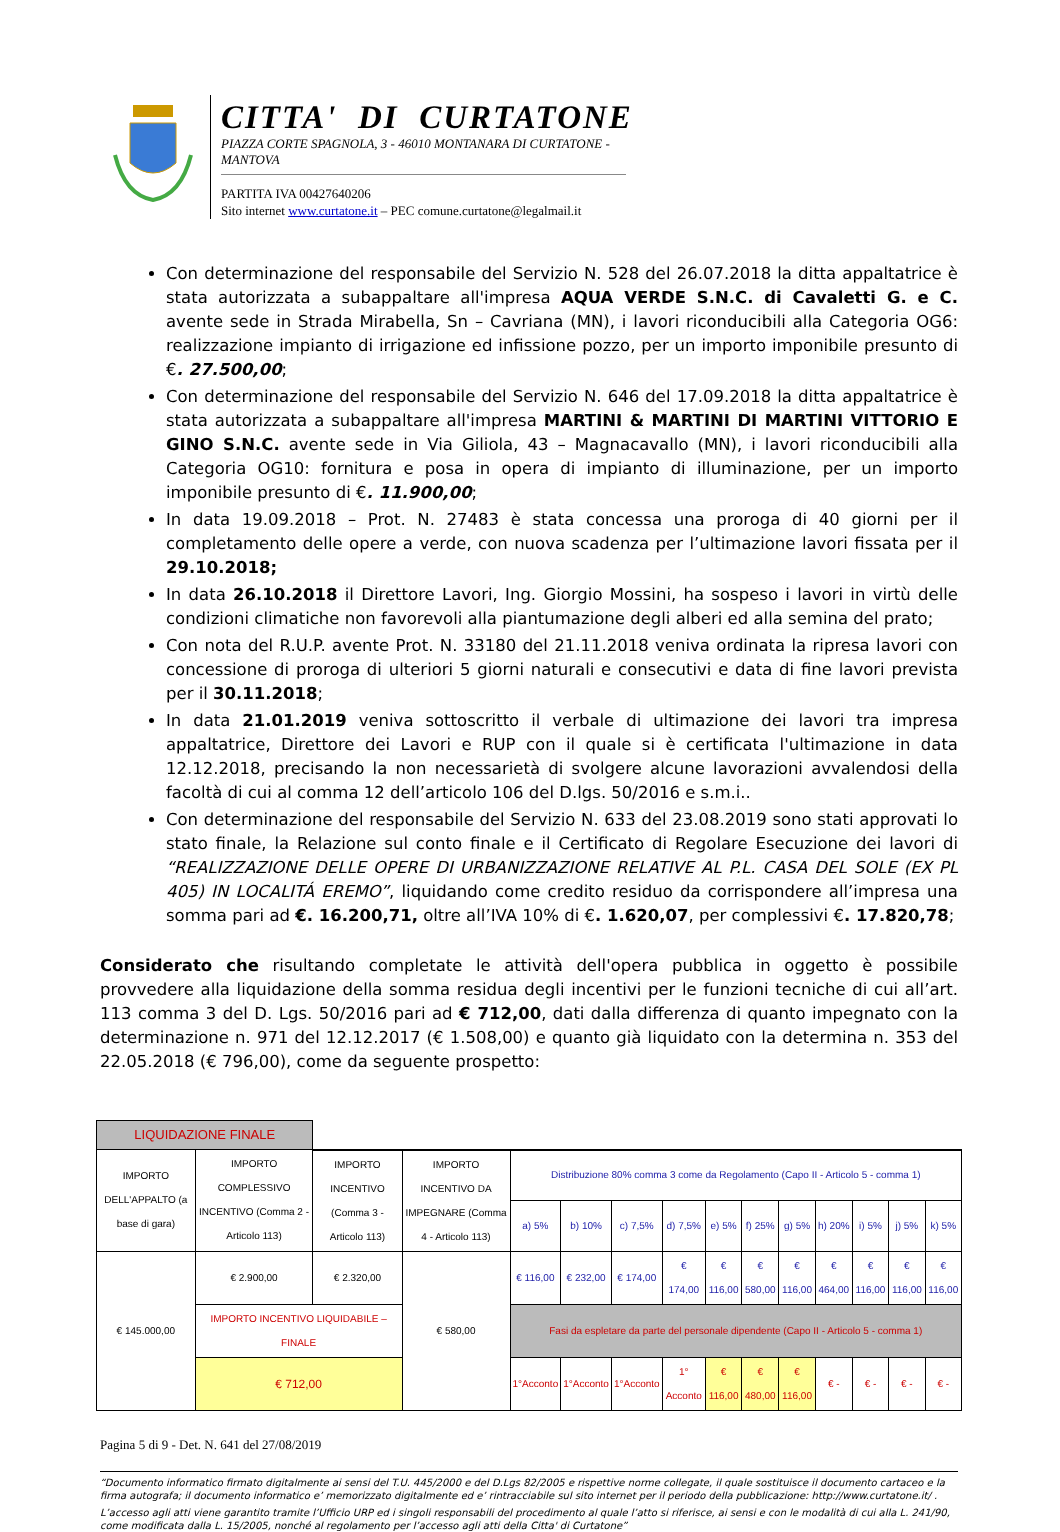CITTA' DI CURTATONE
PIAZZA CORTE SPAGNOLA, 3 - 46010 MONTANARA DI CURTATONE - MANTOVA
PARTITA IVA 00427640206
Sito internet www.curtatone.it – PEC comune.curtatone@legalmail.it
Con determinazione del responsabile del Servizio N. 528 del 26.07.2018 la ditta appaltatrice è stata autorizzata a subappaltare all'impresa AQUA VERDE S.N.C. di Cavaletti G. e C. avente sede in Strada Mirabella, Sn – Cavriana (MN), i lavori riconducibili alla Categoria OG6: realizzazione impianto di irrigazione ed infissione pozzo, per un importo imponibile presunto di €. 27.500,00;
Con determinazione del responsabile del Servizio N. 646 del 17.09.2018 la ditta appaltatrice è stata autorizzata a subappaltare all'impresa MARTINI & MARTINI DI MARTINI VITTORIO E GINO S.N.C. avente sede in Via Giliola, 43 – Magnacavallo (MN), i lavori riconducibili alla Categoria OG10: fornitura e posa in opera di impianto di illuminazione, per un importo imponibile presunto di €. 11.900,00;
In data 19.09.2018 – Prot. N. 27483 è stata concessa una proroga di 40 giorni per il completamento delle opere a verde, con nuova scadenza per l’ultimazione lavori fissata per il 29.10.2018;
In data 26.10.2018 il Direttore Lavori, Ing. Giorgio Mossini, ha sospeso i lavori in virtù delle condizioni climatiche non favorevoli alla piantumazione degli alberi ed alla semina del prato;
Con nota del R.U.P. avente Prot. N. 33180 del 21.11.2018 veniva ordinata la ripresa lavori con concessione di proroga di ulteriori 5 giorni naturali e consecutivi e data di fine lavori prevista per il 30.11.2018;
In data 21.01.2019 veniva sottoscritto il verbale di ultimazione dei lavori tra impresa appaltatrice, Direttore dei Lavori e RUP con il quale si è certificata l'ultimazione in data 12.12.2018, precisando la non necessarietà di svolgere alcune lavorazioni avvalendosi della facoltà di cui al comma 12 dell’articolo 106 del D.lgs. 50/2016 e s.m.i..
Con determinazione del responsabile del Servizio N. 633 del 23.08.2019 sono stati approvati lo stato finale, la Relazione sul conto finale e il Certificato di Regolare Esecuzione dei lavori di “REALIZZAZIONE DELLE OPERE DI URBANIZZAZIONE RELATIVE AL P.L. CASA DEL SOLE (EX PL 405) IN LOCALITÁ EREMO”, liquidando come credito residuo da corrispondere all’impresa una somma pari ad €. 16.200,71, oltre all’IVA 10% di €. 1.620,07, per complessivi €. 17.820,78;
Considerato che risultando completate le attività dell'opera pubblica in oggetto è possibile provvedere alla liquidazione della somma residua degli incentivi per le funzioni tecniche di cui all’art. 113 comma 3 del D. Lgs. 50/2016 pari ad € 712,00, dati dalla differenza di quanto impegnato con la determinazione n. 971 del 12.12.2017 (€ 1.508,00) e quanto già liquidato con la determina n. 353 del 22.05.2018 (€ 796,00), come da seguente prospetto:
| LIQUIDAZIONE FINALE | | | | | | | | | | | | | | |
| IMPORTO DELL'APPALTO (a base di gara) | IMPORTO COMPLESSIVO INCENTIVO (Comma 2 - Articolo 113) | IMPORTO INCENTIVO (Comma 3 - Articolo 113) | IMPORTO INCENTIVO DA IMPEGNARE (Comma 4 - Articolo 113) | Distribuzione 80% comma 3 come da Regolamento (Capo II - Articolo 5 - comma 1) | | | | | | | | | | |
| | | | | a) 5% | b) 10% | c) 7,5% | d) 7,5% | e) 5% | f) 25% | g) 5% | h) 20% | i) 5% | j) 5% | k) 5% |
| € 145.000,00 | € 2.900,00 | € 2.320,00 | € 580,00 | € 116,00 | € 232,00 | € 174,00 | € 174,00 | € 116,00 | € 580,00 | € 116,00 | € 464,00 | € 116,00 | € 116,00 | € 116,00 |
| | IMPORTO INCENTIVO LIQUIDABILE – FINALE | | | Fasi da espletare da parte del personale dipendente (Capo II - Articolo 5 - comma 1) | | | | | | | | | | |
| | € 712,00 | | | 1°Acconto | 1°Acconto | 1°Acconto | 1° Acconto | € 116,00 | € 480,00 | € 116,00 | € - | € - | € - | € - |
Pagina 5 di 9 - Det. N. 641 del 27/08/2019
“Documento informatico firmato digitalmente ai sensi del T.U. 445/2000 e del D.Lgs 82/2005 e rispettive norme collegate, il quale sostituisce il documento cartaceo e la firma autografa; il documento informatico e’ memorizzato digitalmente ed e’ rintracciabile sul sito internet per il periodo della pubblicazione: http://www.curtatone.it/ .
L’accesso agli atti viene garantito tramite l’Ufficio URP ed i singoli responsabili del procedimento al quale l’atto si riferisce, ai sensi e con le modalità di cui alla L. 241/90, come modificata dalla L. 15/2005, nonché al regolamento per l’accesso agli atti della Citta' di Curtatone”